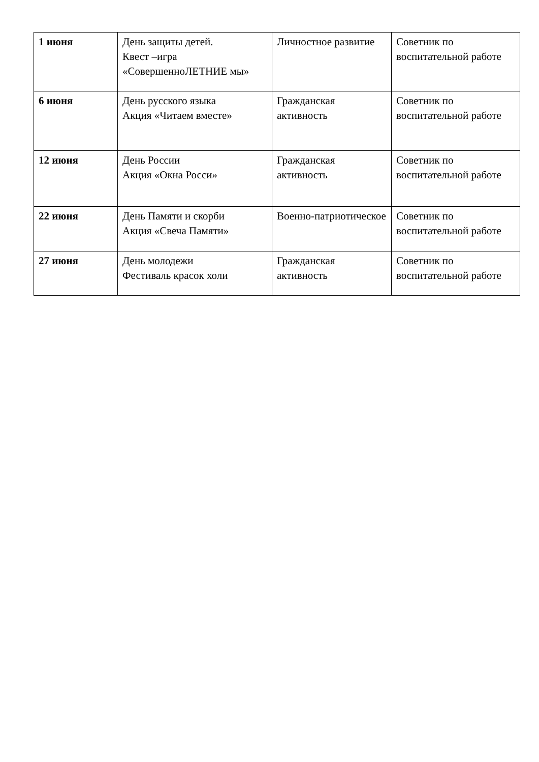| 1 июня | День защиты детей. Квест –игра «СовершенноЛЕТНИЕ мы» | Личностное развитие | Советник по воспитательной работе |
| 6 июня | День русского языка Акция «Читаем вместе» | Гражданская активность | Советник по воспитательной работе |
| 12 июня | День России Акция «Окна Росси» | Гражданская активность | Советник по воспитательной работе |
| 22 июня | День Памяти и скорби Акция «Свеча Памяти» | Военно-патриотическое | Советник по воспитательной работе |
| 27 июня | День молодежи Фестиваль красок холи | Гражданская активность | Советник по воспитательной работе |